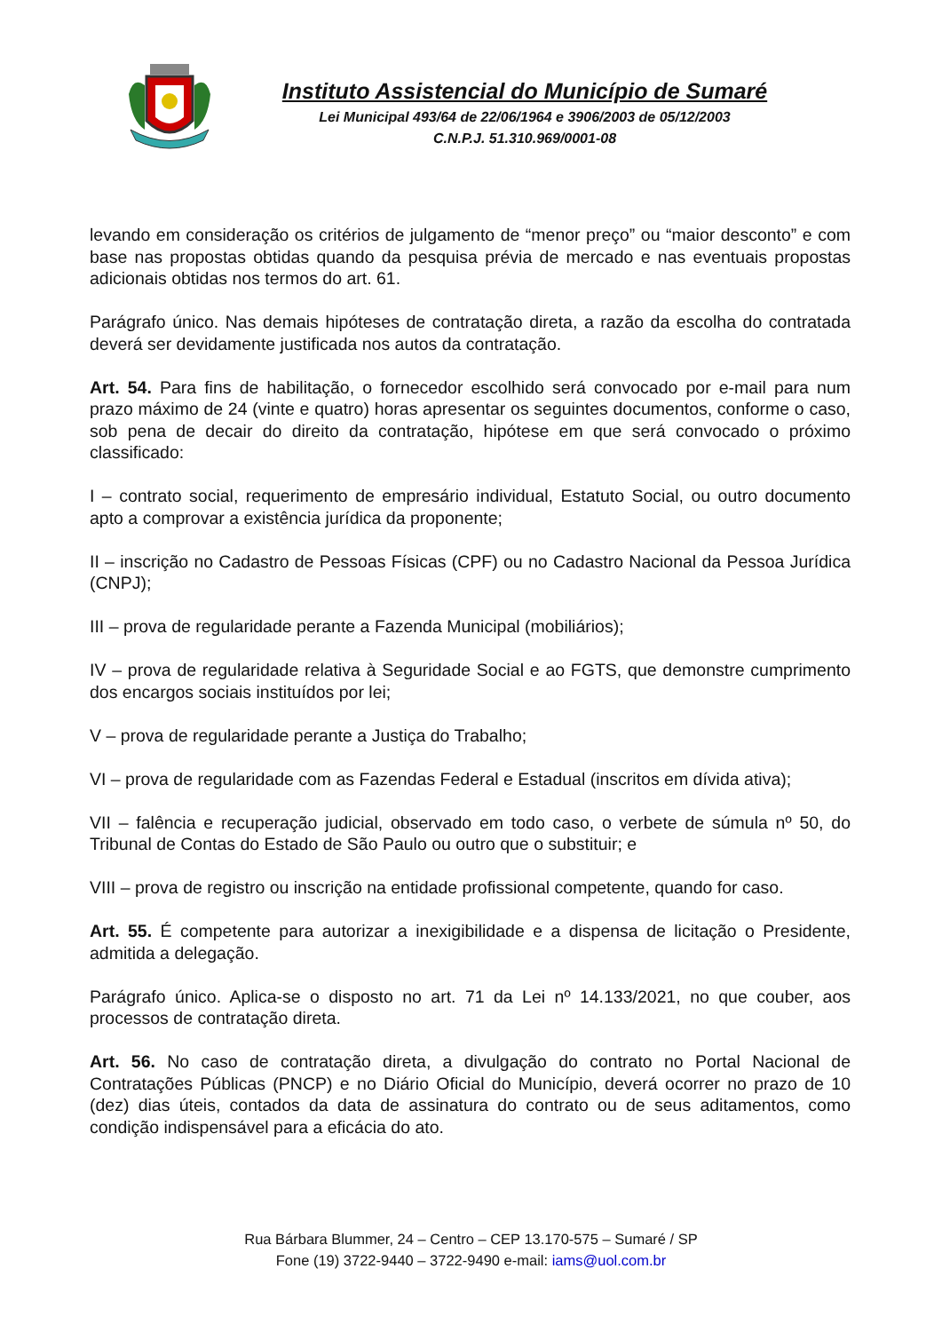Instituto Assistencial do Município de Sumaré
Lei Municipal 493/64 de 22/06/1964 e 3906/2003 de 05/12/2003
C.N.P.J. 51.310.969/0001-08
levando em consideração os critérios de julgamento de “menor preço” ou “maior desconto” e com base nas propostas obtidas quando da pesquisa prévia de mercado e nas eventuais propostas adicionais obtidas nos termos do art. 61.
Parágrafo único. Nas demais hipóteses de contratação direta, a razão da escolha do contratada deverá ser devidamente justificada nos autos da contratação.
Art. 54. Para fins de habilitação, o fornecedor escolhido será convocado por e-mail para num prazo máximo de 24 (vinte e quatro) horas apresentar os seguintes documentos, conforme o caso, sob pena de decair do direito da contratação, hipótese em que será convocado o próximo classificado:
I – contrato social, requerimento de empresário individual, Estatuto Social, ou outro documento apto a comprovar a existência jurídica da proponente;
II – inscrição no Cadastro de Pessoas Físicas (CPF) ou no Cadastro Nacional da Pessoa Jurídica (CNPJ);
III – prova de regularidade perante a Fazenda Municipal (mobiliários);
IV – prova de regularidade relativa à Seguridade Social e ao FGTS, que demonstre cumprimento dos encargos sociais instituídos por lei;
V – prova de regularidade perante a Justiça do Trabalho;
VI – prova de regularidade com as Fazendas Federal e Estadual (inscritos em dívida ativa);
VII – falência e recuperação judicial, observado em todo caso, o verbete de súmula nº 50, do Tribunal de Contas do Estado de São Paulo ou outro que o substituir; e
VIII – prova de registro ou inscrição na entidade profissional competente, quando for caso.
Art. 55. É competente para autorizar a inexigibilidade e a dispensa de licitação o Presidente, admitida a delegação.
Parágrafo único. Aplica-se o disposto no art. 71 da Lei nº 14.133/2021, no que couber, aos processos de contratação direta.
Art. 56. No caso de contratação direta, a divulgação do contrato no Portal Nacional de Contratações Públicas (PNCP) e no Diário Oficial do Município, deverá ocorrer no prazo de 10 (dez) dias úteis, contados da data de assinatura do contrato ou de seus aditamentos, como condição indispensável para a eficácia do ato.
Rua Bárbara Blummer, 24 – Centro – CEP 13.170-575 – Sumaré / SP
Fone (19) 3722-9440 – 3722-9490 e-mail: iams@uol.com.br